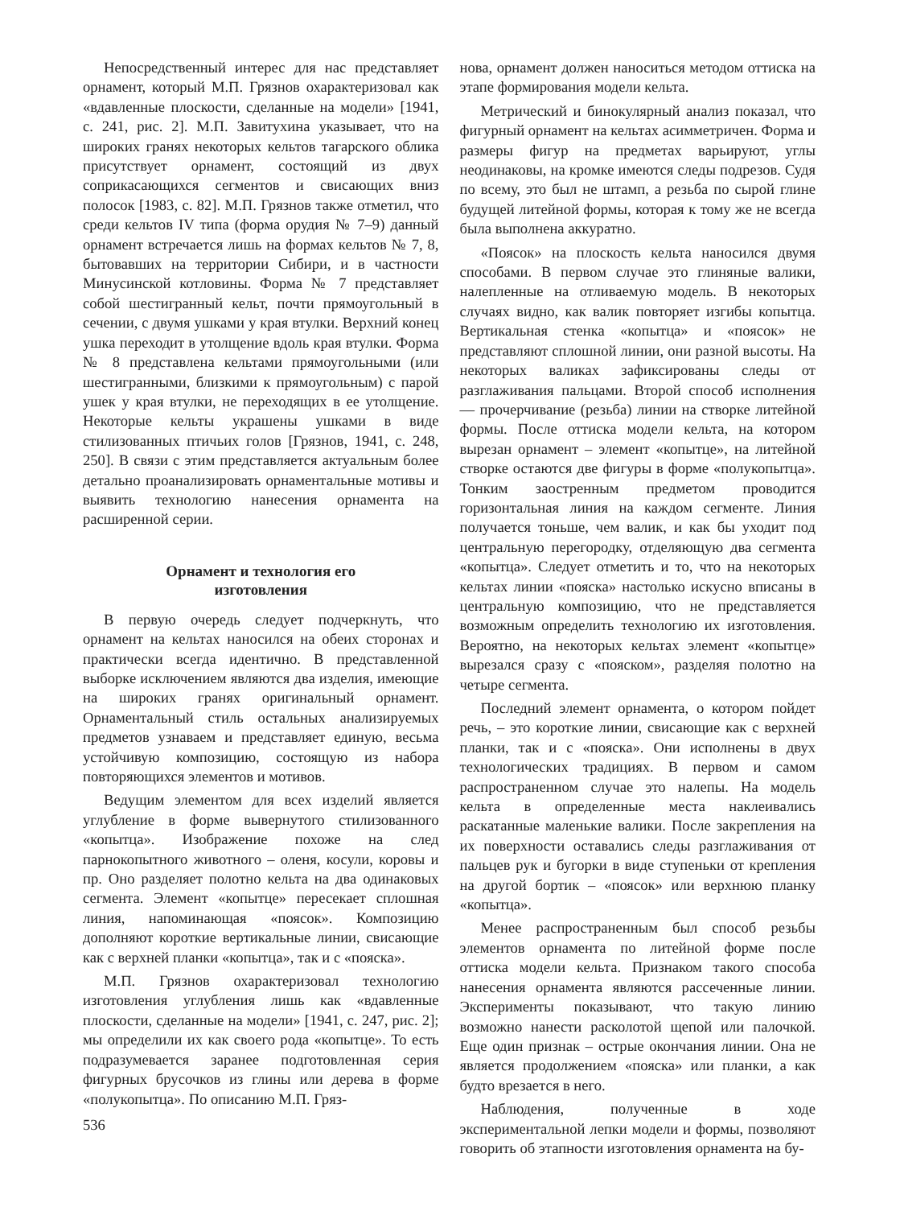Непосредственный интерес для нас представляет орнамент, который М.П. Грязнов охарактеризовал как «вдавленные плоскости, сделанные на модели» [1941, с. 241, рис. 2]. М.П. Завитухина указывает, что на широких гранях некоторых кельтов тагарского облика присутствует орнамент, состоящий из двух соприкасающихся сегментов и свисающих вниз полосок [1983, с. 82]. М.П. Грязнов также отметил, что среди кельтов IV типа (форма орудия № 7–9) данный орнамент встречается лишь на формах кельтов № 7, 8, бытовавших на территории Сибири, и в частности Минусинской котловины. Форма № 7 представляет собой шестигранный кельт, почти прямоугольный в сечении, с двумя ушками у края втулки. Верхний конец ушка переходит в утолщение вдоль края втулки. Форма № 8 представлена кельтами прямоугольными (или шестигранными, близкими к прямоугольным) с парой ушек у края втулки, не переходящих в ее утолщение. Некоторые кельты украшены ушками в виде стилизованных птичьих голов [Грязнов, 1941, с. 248, 250]. В связи с этим представляется актуальным более детально проанализировать орнаментальные мотивы и выявить технологию нанесения орнамента на расширенной серии.
Орнамент и технология его
изготовления
В первую очередь следует подчеркнуть, что орнамент на кельтах наносился на обеих сторонах и практически всегда идентично. В представленной выборке исключением являются два изделия, имеющие на широких гранях оригинальный орнамент. Орнаментальный стиль остальных анализируемых предметов узнаваем и представляет единую, весьма устойчивую композицию, состоящую из набора повторяющихся элементов и мотивов.
Ведущим элементом для всех изделий является углубление в форме вывернутого стилизованного «копытца». Изображение похоже на след парнокопытного животного – оленя, косули, коровы и пр. Оно разделяет полотно кельта на два одинаковых сегмента. Элемент «копытце» пересекает сплошная линия, напоминающая «поясок». Композицию дополняют короткие вертикальные линии, свисающие как с верхней планки «копытца», так и с «пояска».
М.П. Грязнов охарактеризовал технологию изготовления углубления лишь как «вдавленные плоскости, сделанные на модели» [1941, с. 247, рис. 2]; мы определили их как своего рода «копытце». То есть подразумевается заранее подготовленная серия фигурных брусочков из глины или дерева в форме «полукопытца». По описанию М.П. Гряз-
536
нова, орнамент должен наноситься методом оттиска на этапе формирования модели кельта.
Метрический и бинокулярный анализ показал, что фигурный орнамент на кельтах асимметричен. Форма и размеры фигур на предметах варьируют, углы неодинаковы, на кромке имеются следы подрезов. Судя по всему, это был не штамп, а резьба по сырой глине будущей литейной формы, которая к тому же не всегда была выполнена аккуратно.
«Поясок» на плоскость кельта наносился двумя способами. В первом случае это глиняные валики, налепленные на отливаемую модель. В некоторых случаях видно, как валик повторяет изгибы копытца. Вертикальная стенка «копытца» и «поясок» не представляют сплошной линии, они разной высоты. На некоторых валиках зафиксированы следы от разглаживания пальцами. Второй способ исполнения — прочерчивание (резьба) линии на створке литейной формы. После оттиска модели кельта, на котором вырезан орнамент – элемент «копытце», на литейной створке остаются две фигуры в форме «полукопытца». Тонким заостренным предметом проводится горизонтальная линия на каждом сегменте. Линия получается тоньше, чем валик, и как бы уходит под центральную перегородку, отделяющую два сегмента «копытца». Следует отметить и то, что на некоторых кельтах линии «пояска» настолько искусно вписаны в центральную композицию, что не представляется возможным определить технологию их изготовления. Вероятно, на некоторых кельтах элемент «копытце» вырезался сразу с «пояском», разделяя полотно на четыре сегмента.
Последний элемент орнамента, о котором пойдет речь, – это короткие линии, свисающие как с верхней планки, так и с «пояска». Они исполнены в двух технологических традициях. В первом и самом распространенном случае это налепы. На модель кельта в определенные места наклеивались раскатанные маленькие валики. После закрепления на их поверхности оставались следы разглаживания от пальцев рук и бугорки в виде ступеньки от крепления на другой бортик – «поясок» или верхнюю планку «копытца».
Менее распространенным был способ резьбы элементов орнамента по литейной форме после оттиска модели кельта. Признаком такого способа нанесения орнамента являются рассеченные линии. Эксперименты показывают, что такую линию возможно нанести расколотой щепой или палочкой. Еще один признак – острые окончания линии. Она не является продолжением «пояска» или планки, а как будто врезается в него.
Наблюдения, полученные в ходе экспериментальной лепки модели и формы, позволяют говорить об этапности изготовления орнамента на бу-